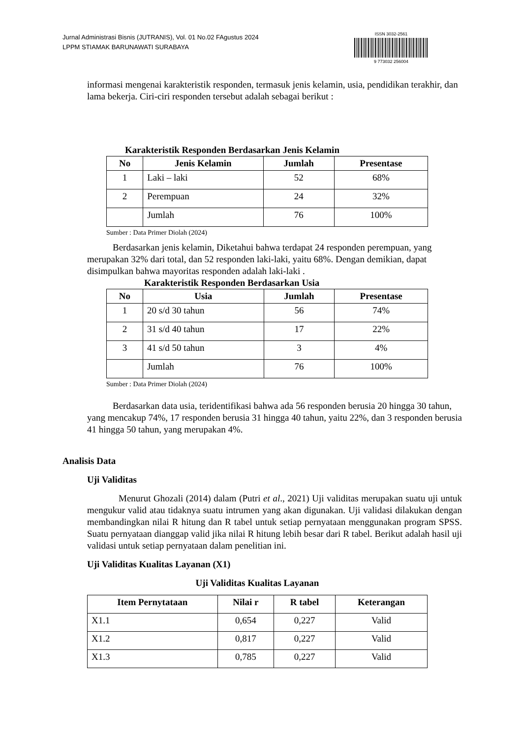Jurnal Administrasi Bisnis (JUTRANIS), Vol. 01 No.02 FAgustus 2024
LPPM STIAMAK BARUNAWATI SURABAYA
ISSN 3032-2561
9 773032 256004
informasi mengenai karakteristik responden, termasuk jenis kelamin, usia, pendidikan terakhir, dan lama bekerja. Ciri-ciri responden tersebut adalah sebagai berikut :
Karakteristik Responden Berdasarkan Jenis Kelamin
| No | Jenis Kelamin | Jumlah | Presentase |
| --- | --- | --- | --- |
| 1 | Laki – laki | 52 | 68% |
| 2 | Perempuan | 24 | 32% |
| | Jumlah | 76 | 100% |
Sumber : Data Primer Diolah (2024)
Berdasarkan jenis kelamin, Diketahui bahwa terdapat 24 responden perempuan, yang merupakan 32% dari total, dan 52 responden laki-laki, yaitu 68%. Dengan demikian, dapat disimpulkan bahwa mayoritas responden adalah laki-laki .
Karakteristik Responden Berdasarkan Usia
| No | Usia | Jumlah | Presentase |
| --- | --- | --- | --- |
| 1 | 20 s/d 30 tahun | 56 | 74% |
| 2 | 31 s/d 40 tahun | 17 | 22% |
| 3 | 41 s/d 50 tahun | 3 | 4% |
| | Jumlah | 76 | 100% |
Sumber : Data Primer Diolah (2024)
Berdasarkan data usia, teridentifikasi bahwa ada 56 responden berusia 20 hingga 30 tahun, yang mencakup 74%, 17 responden berusia 31 hingga 40 tahun, yaitu 22%, dan 3 responden berusia 41 hingga 50 tahun, yang merupakan 4%.
Analisis Data
Uji Validitas
Menurut Ghozali (2014) dalam (Putri et al., 2021) Uji validitas merupakan suatu uji untuk mengukur valid atau tidaknya suatu intrumen yang akan digunakan. Uji validasi dilakukan dengan membandingkan nilai R hitung dan R tabel untuk setiap pernyataan menggunakan program SPSS. Suatu pernyataan dianggap valid jika nilai R hitung lebih besar dari R tabel. Berikut adalah hasil uji validasi untuk setiap pernyataan dalam penelitian ini.
Uji Validitas Kualitas Layanan (X1)
Uji Validitas Kualitas Layanan
| Item Pernytataan | Nilai r | R tabel | Keterangan |
| --- | --- | --- | --- |
| X1.1 | 0,654 | 0,227 | Valid |
| X1.2 | 0,817 | 0,227 | Valid |
| X1.3 | 0,785 | 0,227 | Valid |